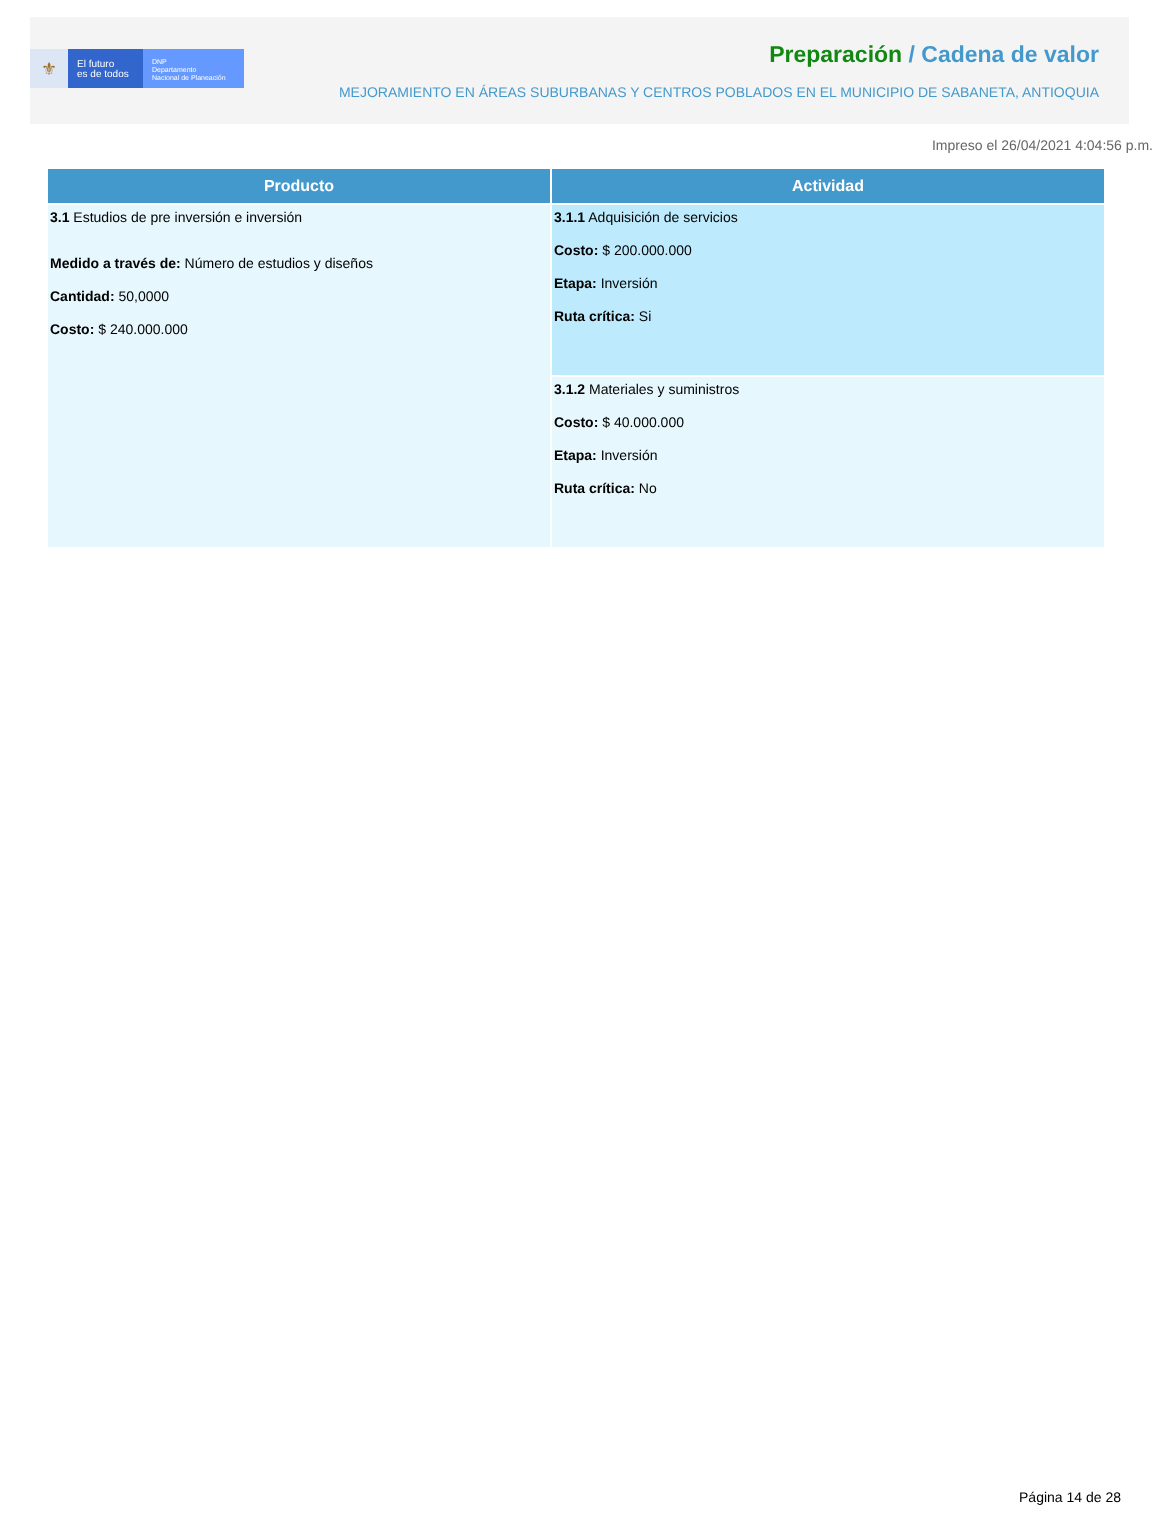⚜
El futuro
es de todos
DNP
Departamento
Nacional de Planeación
Preparación / Cadena de valor
MEJORAMIENTO EN ÁREAS SUBURBANAS Y CENTROS POBLADOS EN EL MUNICIPIO DE SABANETA, ANTIOQUIA
Impreso el 26/04/2021 4:04:56 p.m.
| Producto | Actividad |
| --- | --- |
| 3.1 Estudios de pre inversión e inversión Medido a través de: Número de estudios y diseños Cantidad: 50,0000 Costo: $ 240.000.000 | 3.1.1 Adquisición de servicios Costo: $ 200.000.000 Etapa: Inversión Ruta crítica: Si |
| | 3.1.2 Materiales y suministros Costo: $ 40.000.000 Etapa: Inversión Ruta crítica: No |
Página 14 de 28